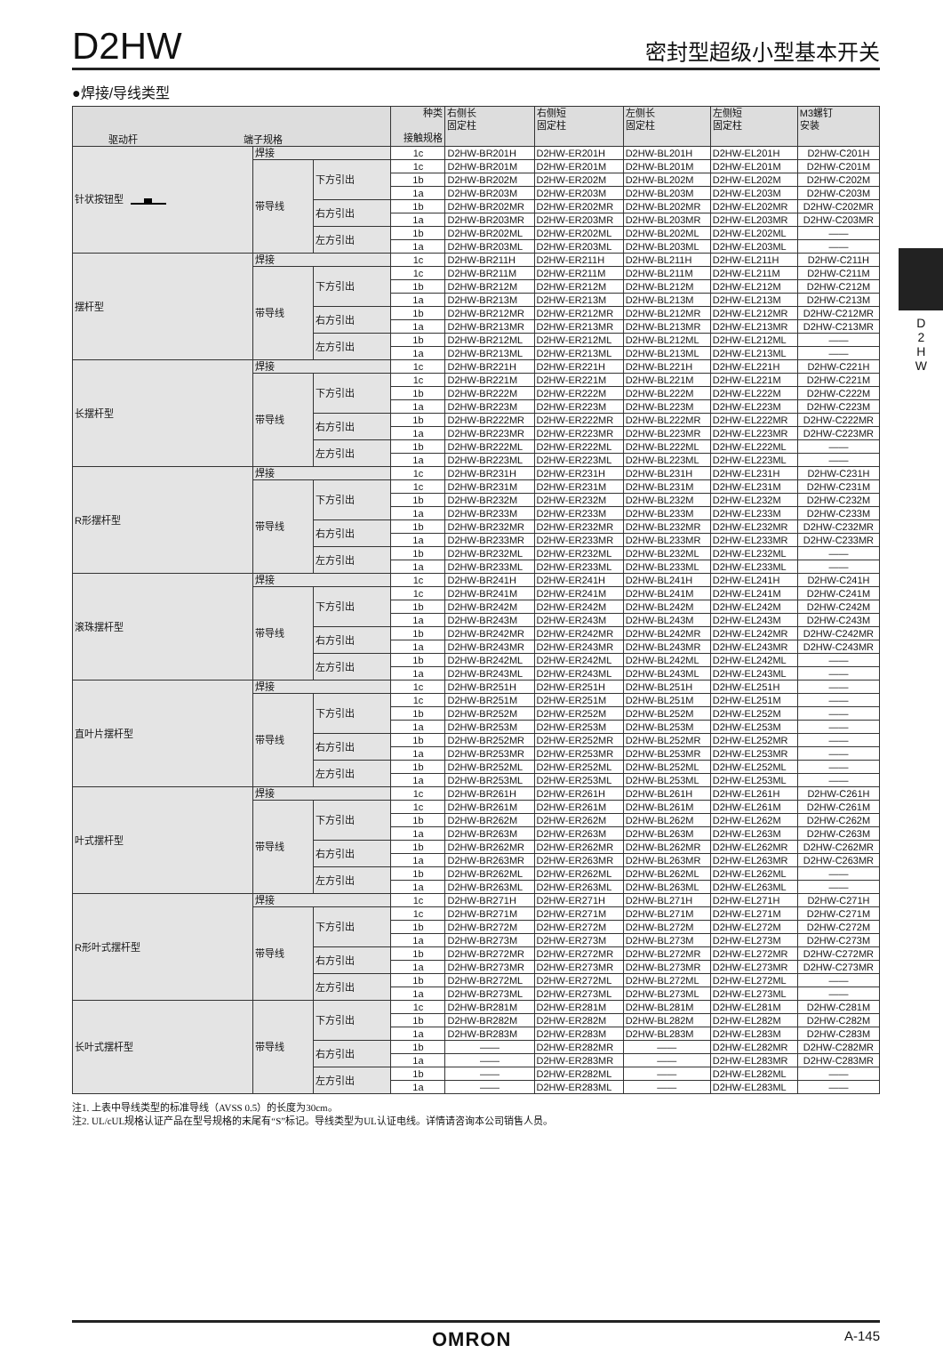D2HW
密封型超级小型基本开关
●焊接/导线类型
| 驱动杆 端子规格 | | | 种类 接触规格 | 右侧长 固定柱 | 右侧短 固定柱 | 左侧长 固定柱 | 左侧短 固定柱 | M3螺钉 安装 |
| --- | --- | --- | --- | --- | --- | --- | --- | --- |
| 针状按钮型 | 焊接 | | 1c | D2HW-BR201H | D2HW-ER201H | D2HW-BL201H | D2HW-EL201H | D2HW-C201H |
| | 带导线 | 下方引出 | 1c | D2HW-BR201M | D2HW-ER201M | D2HW-BL201M | D2HW-EL201M | D2HW-C201M |
| | | | 1b | D2HW-BR202M | D2HW-ER202M | D2HW-BL202M | D2HW-EL202M | D2HW-C202M |
| | | | 1a | D2HW-BR203M | D2HW-ER203M | D2HW-BL203M | D2HW-EL203M | D2HW-C203M |
| | | 右方引出 | 1b | D2HW-BR202MR | D2HW-ER202MR | D2HW-BL202MR | D2HW-EL202MR | D2HW-C202MR |
| | | | 1a | D2HW-BR203MR | D2HW-ER203MR | D2HW-BL203MR | D2HW-EL203MR | D2HW-C203MR |
| | | 左方引出 | 1b | D2HW-BR202ML | D2HW-ER202ML | D2HW-BL202ML | D2HW-EL202ML | —— |
| | | | 1a | D2HW-BR203ML | D2HW-ER203ML | D2HW-BL203ML | D2HW-EL203ML | —— |
| 摆杆型 | 焊接 | | 1c | D2HW-BR211H | D2HW-ER211H | D2HW-BL211H | D2HW-EL211H | D2HW-C211H |
| | 带导线 | 下方引出 | 1c | D2HW-BR211M | D2HW-ER211M | D2HW-BL211M | D2HW-EL211M | D2HW-C211M |
| | | | 1b | D2HW-BR212M | D2HW-ER212M | D2HW-BL212M | D2HW-EL212M | D2HW-C212M |
| | | | 1a | D2HW-BR213M | D2HW-ER213M | D2HW-BL213M | D2HW-EL213M | D2HW-C213M |
| | | 右方引出 | 1b | D2HW-BR212MR | D2HW-ER212MR | D2HW-BL212MR | D2HW-EL212MR | D2HW-C212MR |
| | | | 1a | D2HW-BR213MR | D2HW-ER213MR | D2HW-BL213MR | D2HW-EL213MR | D2HW-C213MR |
| | | 左方引出 | 1b | D2HW-BR212ML | D2HW-ER212ML | D2HW-BL212ML | D2HW-EL212ML | —— |
| | | | 1a | D2HW-BR213ML | D2HW-ER213ML | D2HW-BL213ML | D2HW-EL213ML | —— |
| 长摆杆型 | 焊接 | | 1c | D2HW-BR221H | D2HW-ER221H | D2HW-BL221H | D2HW-EL221H | D2HW-C221H |
| | 带导线 | 下方引出 | 1c | D2HW-BR221M | D2HW-ER221M | D2HW-BL221M | D2HW-EL221M | D2HW-C221M |
| | | | 1b | D2HW-BR222M | D2HW-ER222M | D2HW-BL222M | D2HW-EL222M | D2HW-C222M |
| | | | 1a | D2HW-BR223M | D2HW-ER223M | D2HW-BL223M | D2HW-EL223M | D2HW-C223M |
| | | 右方引出 | 1b | D2HW-BR222MR | D2HW-ER222MR | D2HW-BL222MR | D2HW-EL222MR | D2HW-C222MR |
| | | | 1a | D2HW-BR223MR | D2HW-ER223MR | D2HW-BL223MR | D2HW-EL223MR | D2HW-C223MR |
| | | 左方引出 | 1b | D2HW-BR222ML | D2HW-ER222ML | D2HW-BL222ML | D2HW-EL222ML | —— |
| | | | 1a | D2HW-BR223ML | D2HW-ER223ML | D2HW-BL223ML | D2HW-EL223ML | —— |
| R形摆杆型 | 焊接 | | 1c | D2HW-BR231H | D2HW-ER231H | D2HW-BL231H | D2HW-EL231H | D2HW-C231H |
| | 带导线 | 下方引出 | 1c | D2HW-BR231M | D2HW-ER231M | D2HW-BL231M | D2HW-EL231M | D2HW-C231M |
| | | | 1b | D2HW-BR232M | D2HW-ER232M | D2HW-BL232M | D2HW-EL232M | D2HW-C232M |
| | | | 1a | D2HW-BR233M | D2HW-ER233M | D2HW-BL233M | D2HW-EL233M | D2HW-C233M |
| | | 右方引出 | 1b | D2HW-BR232MR | D2HW-ER232MR | D2HW-BL232MR | D2HW-EL232MR | D2HW-C232MR |
| | | | 1a | D2HW-BR233MR | D2HW-ER233MR | D2HW-BL233MR | D2HW-EL233MR | D2HW-C233MR |
| | | 左方引出 | 1b | D2HW-BR232ML | D2HW-ER232ML | D2HW-BL232ML | D2HW-EL232ML | —— |
| | | | 1a | D2HW-BR233ML | D2HW-ER233ML | D2HW-BL233ML | D2HW-EL233ML | —— |
| 滚珠摆杆型 | 焊接 | | 1c | D2HW-BR241H | D2HW-ER241H | D2HW-BL241H | D2HW-EL241H | D2HW-C241H |
| | 带导线 | 下方引出 | 1c | D2HW-BR241M | D2HW-ER241M | D2HW-BL241M | D2HW-EL241M | D2HW-C241M |
| | | | 1b | D2HW-BR242M | D2HW-ER242M | D2HW-BL242M | D2HW-EL242M | D2HW-C242M |
| | | | 1a | D2HW-BR243M | D2HW-ER243M | D2HW-BL243M | D2HW-EL243M | D2HW-C243M |
| | | 右方引出 | 1b | D2HW-BR242MR | D2HW-ER242MR | D2HW-BL242MR | D2HW-EL242MR | D2HW-C242MR |
| | | | 1a | D2HW-BR243MR | D2HW-ER243MR | D2HW-BL243MR | D2HW-EL243MR | D2HW-C243MR |
| | | 左方引出 | 1b | D2HW-BR242ML | D2HW-ER242ML | D2HW-BL242ML | D2HW-EL242ML | —— |
| | | | 1a | D2HW-BR243ML | D2HW-ER243ML | D2HW-BL243ML | D2HW-EL243ML | —— |
| 直叶片摆杆型 | 焊接 | | 1c | D2HW-BR251H | D2HW-ER251H | D2HW-BL251H | D2HW-EL251H | —— |
| | 带导线 | 下方引出 | 1c | D2HW-BR251M | D2HW-ER251M | D2HW-BL251M | D2HW-EL251M | —— |
| | | | 1b | D2HW-BR252M | D2HW-ER252M | D2HW-BL252M | D2HW-EL252M | —— |
| | | | 1a | D2HW-BR253M | D2HW-ER253M | D2HW-BL253M | D2HW-EL253M | —— |
| | | 右方引出 | 1b | D2HW-BR252MR | D2HW-ER252MR | D2HW-BL252MR | D2HW-EL252MR | —— |
| | | | 1a | D2HW-BR253MR | D2HW-ER253MR | D2HW-BL253MR | D2HW-EL253MR | —— |
| | | 左方引出 | 1b | D2HW-BR252ML | D2HW-ER252ML | D2HW-BL252ML | D2HW-EL252ML | —— |
| | | | 1a | D2HW-BR253ML | D2HW-ER253ML | D2HW-BL253ML | D2HW-EL253ML | —— |
| 叶式摆杆型 | 焊接 | | 1c | D2HW-BR261H | D2HW-ER261H | D2HW-BL261H | D2HW-EL261H | D2HW-C261H |
| | 带导线 | 下方引出 | 1c | D2HW-BR261M | D2HW-ER261M | D2HW-BL261M | D2HW-EL261M | D2HW-C261M |
| | | | 1b | D2HW-BR262M | D2HW-ER262M | D2HW-BL262M | D2HW-EL262M | D2HW-C262M |
| | | | 1a | D2HW-BR263M | D2HW-ER263M | D2HW-BL263M | D2HW-EL263M | D2HW-C263M |
| | | 右方引出 | 1b | D2HW-BR262MR | D2HW-ER262MR | D2HW-BL262MR | D2HW-EL262MR | D2HW-C262MR |
| | | | 1a | D2HW-BR263MR | D2HW-ER263MR | D2HW-BL263MR | D2HW-EL263MR | D2HW-C263MR |
| | | 左方引出 | 1b | D2HW-BR262ML | D2HW-ER262ML | D2HW-BL262ML | D2HW-EL262ML | —— |
| | | | 1a | D2HW-BR263ML | D2HW-ER263ML | D2HW-BL263ML | D2HW-EL263ML | —— |
| R形叶式摆杆型 | 焊接 | | 1c | D2HW-BR271H | D2HW-ER271H | D2HW-BL271H | D2HW-EL271H | D2HW-C271H |
| | 带导线 | 下方引出 | 1c | D2HW-BR271M | D2HW-ER271M | D2HW-BL271M | D2HW-EL271M | D2HW-C271M |
| | | | 1b | D2HW-BR272M | D2HW-ER272M | D2HW-BL272M | D2HW-EL272M | D2HW-C272M |
| | | | 1a | D2HW-BR273M | D2HW-ER273M | D2HW-BL273M | D2HW-EL273M | D2HW-C273M |
| | | 右方引出 | 1b | D2HW-BR272MR | D2HW-ER272MR | D2HW-BL272MR | D2HW-EL272MR | D2HW-C272MR |
| | | | 1a | D2HW-BR273MR | D2HW-ER273MR | D2HW-BL273MR | D2HW-EL273MR | D2HW-C273MR |
| | | 左方引出 | 1b | D2HW-BR272ML | D2HW-ER272ML | D2HW-BL272ML | D2HW-EL272ML | —— |
| | | | 1a | D2HW-BR273ML | D2HW-ER273ML | D2HW-BL273ML | D2HW-EL273ML | —— |
| 长叶式摆杆型 | 带导线 | 下方引出 | 1c | D2HW-BR281M | D2HW-ER281M | D2HW-BL281M | D2HW-EL281M | D2HW-C281M |
| | | | 1b | D2HW-BR282M | D2HW-ER282M | D2HW-BL282M | D2HW-EL282M | D2HW-C282M |
| | | | 1a | D2HW-BR283M | D2HW-ER283M | D2HW-BL283M | D2HW-EL283M | D2HW-C283M |
| | | 右方引出 | 1b | —— | D2HW-ER282MR | —— | D2HW-EL282MR | D2HW-C282MR |
| | | | 1a | —— | D2HW-ER283MR | —— | D2HW-EL283MR | D2HW-C283MR |
| | | 左方引出 | 1b | —— | D2HW-ER282ML | —— | D2HW-EL282ML | —— |
| | | | 1a | —— | D2HW-ER283ML | —— | D2HW-EL283ML | —— |
注1. 上表中导线类型的标准导线（AVSS 0.5）的长度为30cm。
注2. UL/cUL规格认证产品在型号规格的末尾有“S”标记。导线类型为UL认证电线。详情请咨询本公司销售人员。
D
2
H
W
OMRON A-145